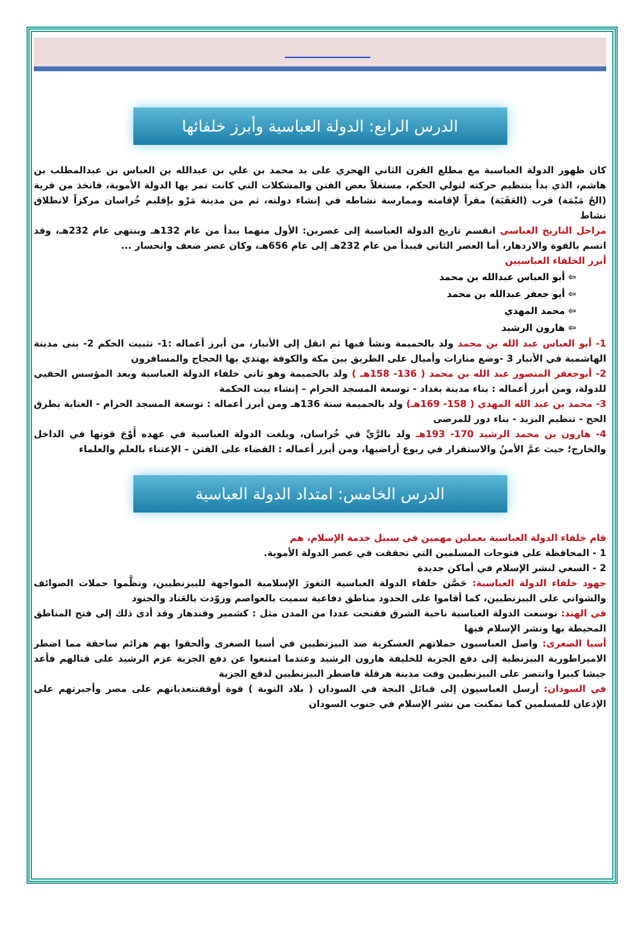الدرس الرابع: الدولة العباسية وأبرز خلفائها
كان ظهور الدولة العباسية مع مطلع القرن الثاني الهجري على يد محمد بن علي بن عبدالله بن العباس بن عبدالمطلب بن هاشم، الذي بدأ بتنظيم حركته لتولي الحكم، مستغلاً بعض الفتن والمشكلات التي كانت تمر بها الدولة الأموية، فاتخذ من قرية (الحُ مَيْمَة) قرب (العَقَبَة) مقراً لإقامته وممارسة نشاطه في إنشاء دولته، ثم من مدينة مَرْو بإقليم خُراسان مركزاً لانطلاق نشاط
مراحل التاريخ العباسي انقسم تاريخ الدولة العباسية إلى عصرين: الأول منهما يبدأ من عام 132هـ وينتهي عام 232هـ، وقد اتسم بالقوة والازدهار، أما العصر الثاني فيبدأ من عام 232هـ إلى عام 656هـ، وكان عصر ضعف وانحسار ...
أبرز الخلفاء العباسيين
⇦ أبو العباس عبدالله بن محمد
⇦ أبو جعفر عبدالله بن محمد
⇦ محمد المهدي
⇦ هارون الرشيد
1- أبو العباس عبد الله بن محمد ولد بالحميمة ونشأ فيها ثم انقل إلى الأنبار، من أبرز أعماله :1- تثبيت الحكم 2- بنى مدينة الهاشمية في الأنبار 3 -وضع منارات وأميال على الطريق بين مكة والكوفة يهتدي بها الحجاج والمسافرون
2- أبوجعفر المنصور عبد الله بن محمد ( 136- 158هـ ) ولد بالحميمة وهو ثاني خلفاء الدولة العباسية ويعد المؤسس الحقيي للدولة، ومن أبرز أعماله : بناء مدينة بغداد - توسعة المسجد الحرام – إنشاء بيت الحكمة
3- محمد بن عبد الله المهدي ( 158- 169هـ) ولد بالحميمة سنة 136هـ ومن أبرز أعماله : توسعة المسجد الحرام - العناية بطرق الحج - تنظيم البريد - بناء دور للمرضى
4- هارون بن محمد الرشيد 170- 193هـ ولد بالرَّيِّ في خُراسان، وبلغت الدولة العباسية في عهده أَوْجَ قوتها في الداخل والخارج؛ حيث عمَّ الأمنُ والاستقرار في ربوع أراضيها، ومن أبرز أعماله : القضاء على الفتن – الإعتناء بالعلم والعلماء
الدرس الخامس: امتداد الدولة العباسية
قام خلفاء الدولة العباسية بعملين مهمين في سبيل خدمة الإسلام، هم
1 - المحافظة على فتوحات المسلمين التي تحققت في عصر الدولة الأموية.
2 - السعي لنشر الإسلام في أماكن جديدة
جهود خلفاء الدولة العباسية: حَصَّن خلفاء الدولة العباسية الثغورَ الإسلامية المواجهة للبيزنطيين، ونظَّموا حملات الصوائف والشواتي على البيزنطيين، كما أقاموا على الحدود مناطق دفاعية سميت بالعواصم وزوّدت بالعَتاد والجنود
في الهند: توسعت الدولة العباسية ناحية الشرق ففتحت عددا من المدن مثل : كشمير وقندهار وقد أدى ذلك إلى فتح المناطق المحيطة بها ونشر الإسلام فيها
أسيا الصغرى: واصل العباسيون حملاتهم العسكرية ضد البيزنطيين في أسيا الصغرى وألحقوا بهم هزائم ساحقة مما اضطر الامبراطورية البيزنطية إلى دفع الجزية للخليفة هارون الرشيد وعندما امتنعوا عن دفع الجزية عزم الرشيد على قتالهم فأعد جيشا كبيرا وانتصر على البيزنطيين وفت مدينة هرقلة فاضطر البيزنطيين لدفع الجزية
في السودان: أرسل العباسيون إلى قبائل البجة في السودان ( بلاد النوبة ) قوة أوقفتتعدياتهم على مصر وأجبرتهم على الإذعان للمسلمين كما تمكنت من نشر الإسلام في جنوب السودان